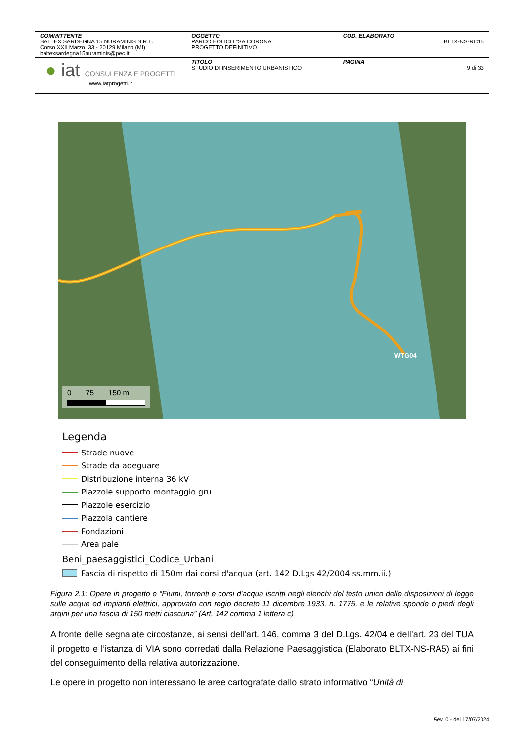| COMMITTENTE BALTEX SARDEGNA 15 NURAMINIS S.R.L. Corso XXII Marzo, 33 - 20129 Milano (MI) baltexsardegna15nuraminis@pec.it | OGGETTO PARCO EOLICO “SA CORONA” PROGETTO DEFINITIVO | COD. ELABORATO BLTX-NS-RC15 |
| ● iat CONSULENZA E PROGETTI www.iatprogetti.it | TITOLO STUDIO DI INSERIMENTO URBANISTICO | PAGINA 9 di 33 |
WTG04
0 75 150 m
Legenda
Strade nuove
Strade da adeguare
Distribuzione interna 36 kV
Piazzole supporto montaggio gru
Piazzole esercizio
Piazzola cantiere
Fondazioni
Area pale
Beni_paesaggistici_Codice_Urbani
Fascia di rispetto di 150m dai corsi d'acqua (art. 142 D.Lgs 42/2004 ss.mm.ii.)
Figura 2.1: Opere in progetto e “Fiumi, torrenti e corsi d'acqua iscritti negli elenchi del testo unico delle disposizioni di legge sulle acque ed impianti elettrici, approvato con regio decreto 11 dicembre 1933, n. 1775, e le relative sponde o piedi degli argini per una fascia di 150 metri ciascuna” (Art. 142 comma 1 lettera c)
A fronte delle segnalate circostanze, ai sensi dell’art. 146, comma 3 del D.Lgs. 42/04 e dell’art. 23 del TUA il progetto e l’istanza di VIA sono corredati dalla Relazione Paesaggistica (Elaborato BLTX-NS-RA5) ai fini del conseguimento della relativa autorizzazione.
Le opere in progetto non interessano le aree cartografate dallo strato informativo “Unità di
Rev. 0 - del 17/07/2024